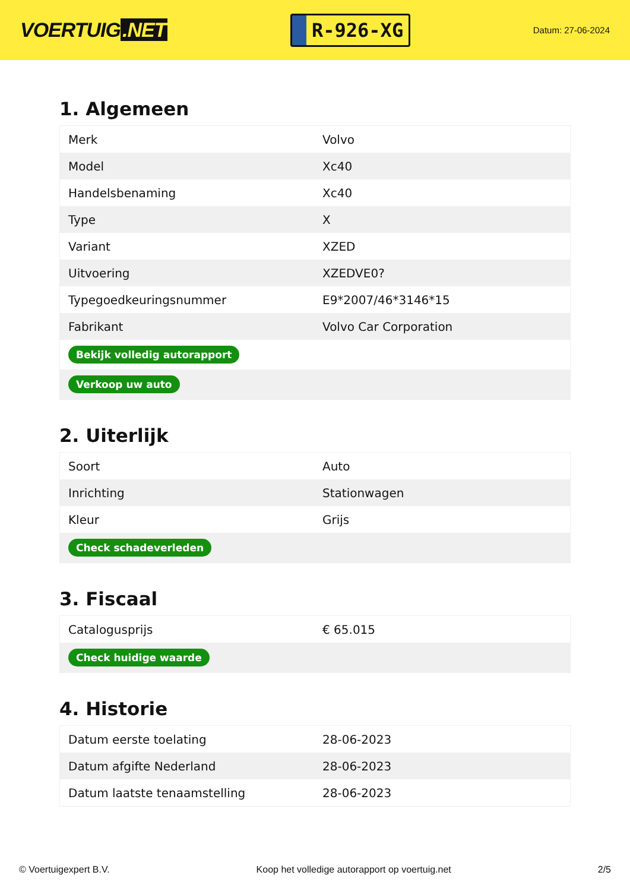VOERTUIG.NET
R-926-XG
Datum: 27-06-2024
1. Algemeen
| Merk | Volvo |
| Model | Xc40 |
| Handelsbenaming | Xc40 |
| Type | X |
| Variant | XZED |
| Uitvoering | XZEDVE0? |
| Typegoedkeuringsnummer | E9*2007/46*3146*15 |
| Fabrikant | Volvo Car Corporation |
| Bekijk volledig autorapport | |
| Verkoop uw auto | |
2. Uiterlijk
| Soort | Auto |
| Inrichting | Stationwagen |
| Kleur | Grijs |
| Check schadeverleden | |
3. Fiscaal
| Catalogusprijs | € 65.015 |
| Check huidige waarde | |
4. Historie
| Datum eerste toelating | 28-06-2023 |
| Datum afgifte Nederland | 28-06-2023 |
| Datum laatste tenaamstelling | 28-06-2023 |
© Voertuigexpert B.V. Koop het volledige autorapport op voertuig.net 2/5